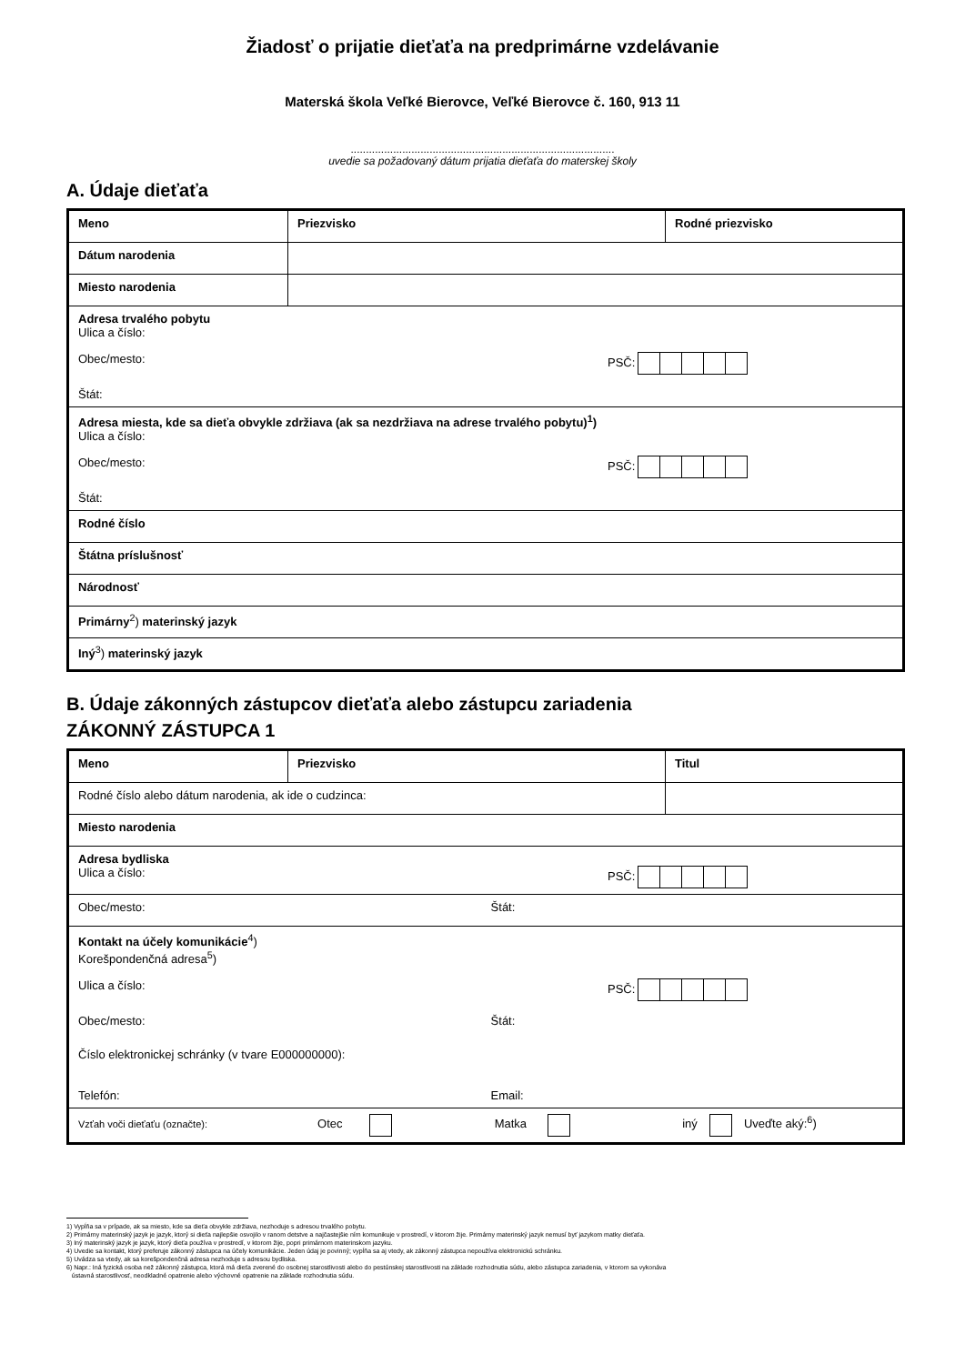Žiadosť o prijatie dieťaťa na predprimárne vzdelávanie
Materská škola Veľké Bierovce, Veľké Bierovce č. 160, 913 11
.......................................................................................
uvedie sa požadovaný dátum prijatia dieťaťa do materskej školy
A. Údaje dieťaťa
| Meno | Priezvisko | Rodné priezvisko |
| Dátum narodenia | | |
| Miesto narodenia | | |
| Adresa trvalého pobytu Ulica a číslo: Obec/mesto: PSČ: Štát: | | |
| Adresa miesta, kde sa dieťa obvykle zdržiava (ak sa nezdržiava na adrese trvalého pobytu)<sup>1</sup>) Ulica a číslo: Obec/mesto: PSČ: Štát: | | |
| Rodné číslo | | |
| Štátna príslušnosť | | |
| Národnosť | | |
| Primárny<sup>2</sup>) materinský jazyk | | |
| Iný<sup>3</sup>) materinský jazyk | | |
B. Údaje zákonných zástupcov dieťaťa alebo zástupcu zariadenia
ZÁKONNÝ ZÁSTUPCA 1
| Meno | Priezvisko | | Titul |
| Rodné číslo alebo dátum narodenia, ak ide o cudzinca: | | | |
| Miesto narodenia | | | |
| Adresa bydliska Ulica a číslo: PSČ: | | | |
| Obec/mesto: Štát: | | | |
| Kontakt na účely komunikácie<sup>4</sup>) Korešpondenčná adresa<sup>5</sup>) Ulica a číslo: PSČ: Obec/mesto: Štát: Číslo elektronickej schránky (v tvare E000000000): Telefón: Email: | | | |
| Vzťah voči dieťaťu (označte): Otec Matka iný Uveďte aký:<sup>6</sup>) | | | |
1) Vypĺňa sa v prípade, ak sa miesto, kde sa dieťa obvykle zdržiava, nezhoduje s adresou trvalého pobytu.
2) Primárny materinský jazyk je jazyk, ktorý si dieťa najlepšie osvojilo v ranom detstve a najčastejšie ním komunikuje v prostredí, v ktorom žije. Primárny materinský jazyk nemusí byť jazykom matky dieťaťa.
3) Iný materinský jazyk je jazyk, ktorý dieťa používa v prostredí, v ktorom žije, popri primárnom materinskom jazyku.
4) Uvedie sa kontakt, ktorý preferuje zákonný zástupca na účely komunikácie. Jeden údaj je povinný; vypĺňa sa aj vtedy, ak zákonný zástupca nepoužíva elektronickú schránku.
5) Uvádza sa vtedy, ak sa korešpondenčná adresa nezhoduje s adresou bydliska.
6) Napr.: Iná fyzická osoba než zákonný zástupca, ktorá má dieťa zverené do osobnej starostlivosti alebo do pestúnskej starostlivosti na základe rozhodnutia súdu, alebo zástupca zariadenia, v ktorom sa vykonáva
ústavná starostlivosť, neodkladné opatrenie alebo výchovné opatrenie na základe rozhodnutia súdu.